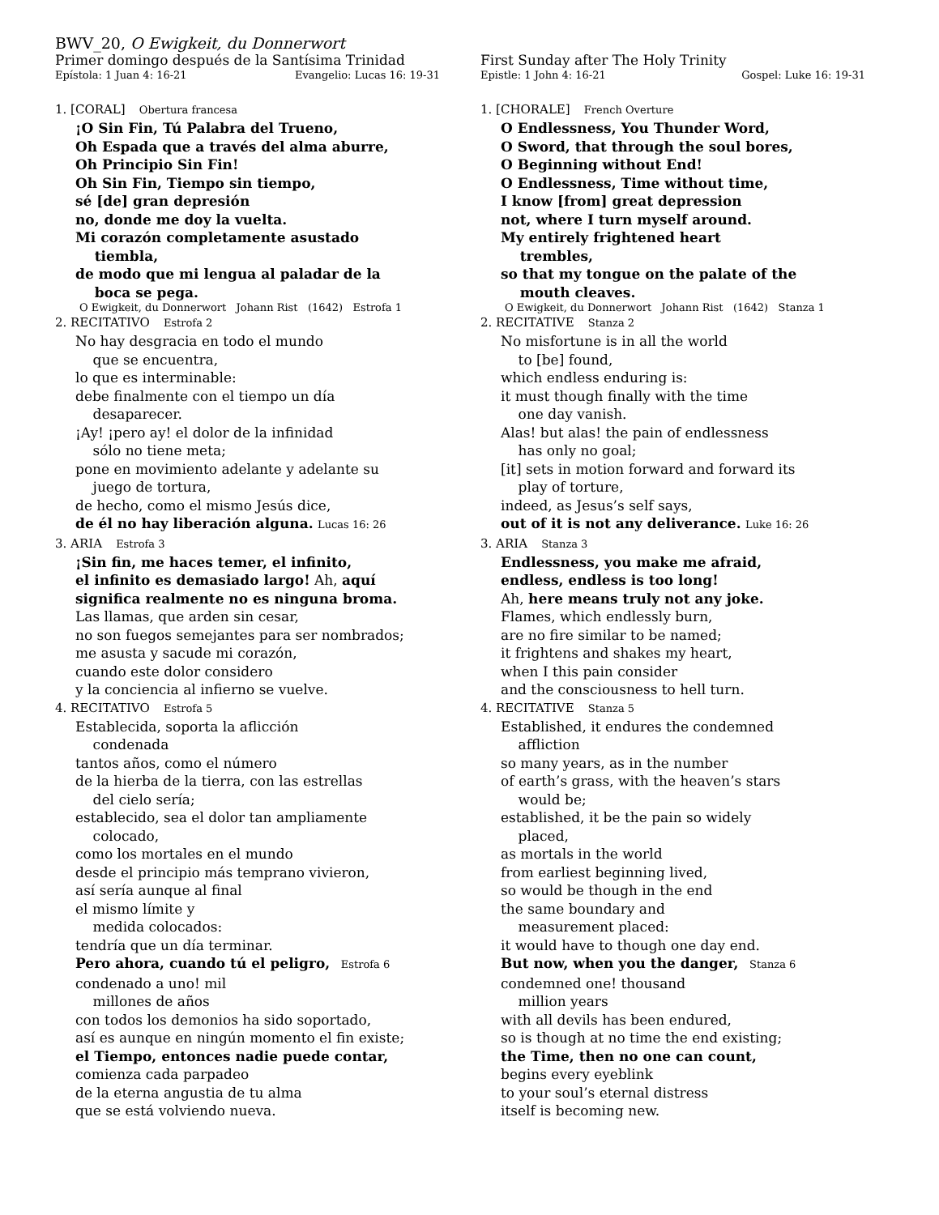BWV_20, O Ewigkeit, du Donnerwort
Primer domingo después de la Santísima Trinidad
Epístola: 1 Juan 4: 16-21 Evangelio: Lucas 16: 19-31
1. [CORAL] Obertura francesa
¡O Sin Fin, Tú Palabra del Trueno,
Oh Espada que a través del alma aburre,
Oh Principio Sin Fin!
Oh Sin Fin, Tiempo sin tiempo,
sé [de] gran depresión
no, donde me doy la vuelta.
Mi corazón completamente asustado
tiembla,
de modo que mi lengua al paladar de la
boca se pega.
O Ewigkeit, du Donnerwort Johann Rist (1642) Estrofa 1
2. RECITATIVO Estrofa 2
No hay desgracia en todo el mundo
que se encuentra,
lo que es interminable:
debe finalmente con el tiempo un día
desaparecer.
¡Ay! ¡pero ay! el dolor de la infinidad
sólo no tiene meta;
pone en movimiento adelante y adelante su
juego de tortura,
de hecho, como el mismo Jesús dice,
de él no hay liberación alguna. Lucas 16: 26
3. ARIA Estrofa 3
¡Sin fin, me haces temer, el infinito,
el infinito es demasiado largo! Ah, aquí
significa realmente no es ninguna broma.
Las llamas, que arden sin cesar,
no son fuegos semejantes para ser nombrados;
me asusta y sacude mi corazón,
cuando este dolor considero
y la conciencia al infierno se vuelve.
4. RECITATIVO Estrofa 5
Establecida, soporta la aflicción
condenada
tantos años, como el número
de la hierba de la tierra, con las estrellas
del cielo sería;
establecido, sea el dolor tan ampliamente
colocado,
como los mortales en el mundo
desde el principio más temprano vivieron,
así sería aunque al final
el mismo límite y
medida colocados:
tendría que un día terminar.
Pero ahora, cuando tú el peligro, Estrofa 6
condenado a uno! mil
millones de años
con todos los demonios ha sido soportado,
así es aunque en ningún momento el fin existe;
el Tiempo, entonces nadie puede contar,
comienza cada parpadeo
de la eterna angustia de tu alma
que se está volviendo nueva.
First Sunday after The Holy Trinity
Epistle: 1 John 4: 16-21 Gospel: Luke 16: 19-31
1. [CHORALE] French Overture
O Endlessness, You Thunder Word,
O Sword, that through the soul bores,
O Beginning without End!
O Endlessness, Time without time,
I know [from] great depression
not, where I turn myself around.
My entirely frightened heart
trembles,
so that my tongue on the palate of the
mouth cleaves.
O Ewigkeit, du Donnerwort Johann Rist (1642) Stanza 1
2. RECITATIVE Stanza 2
No misfortune is in all the world
to [be] found,
which endless enduring is:
it must though finally with the time
one day vanish.
Alas! but alas! the pain of endlessness
has only no goal;
[it] sets in motion forward and forward its
play of torture,
indeed, as Jesus’s self says,
out of it is not any deliverance. Luke 16: 26
3. ARIA Stanza 3
Endlessness, you make me afraid,
endless, endless is too long!
Ah, here means truly not any joke.
Flames, which endlessly burn,
are no fire similar to be named;
it frightens and shakes my heart,
when I this pain consider
and the consciousness to hell turn.
4. RECITATIVE Stanza 5
Established, it endures the condemned
affliction
so many years, as in the number
of earth’s grass, with the heaven’s stars
would be;
established, it be the pain so widely
placed,
as mortals in the world
from earliest beginning lived,
so would be though in the end
the same boundary and
measurement placed:
it would have to though one day end.
But now, when you the danger, Stanza 6
condemned one! thousand
million years
with all devils has been endured,
so is though at no time the end existing;
the Time, then no one can count,
begins every eyeblink
to your soul’s eternal distress
itself is becoming new.